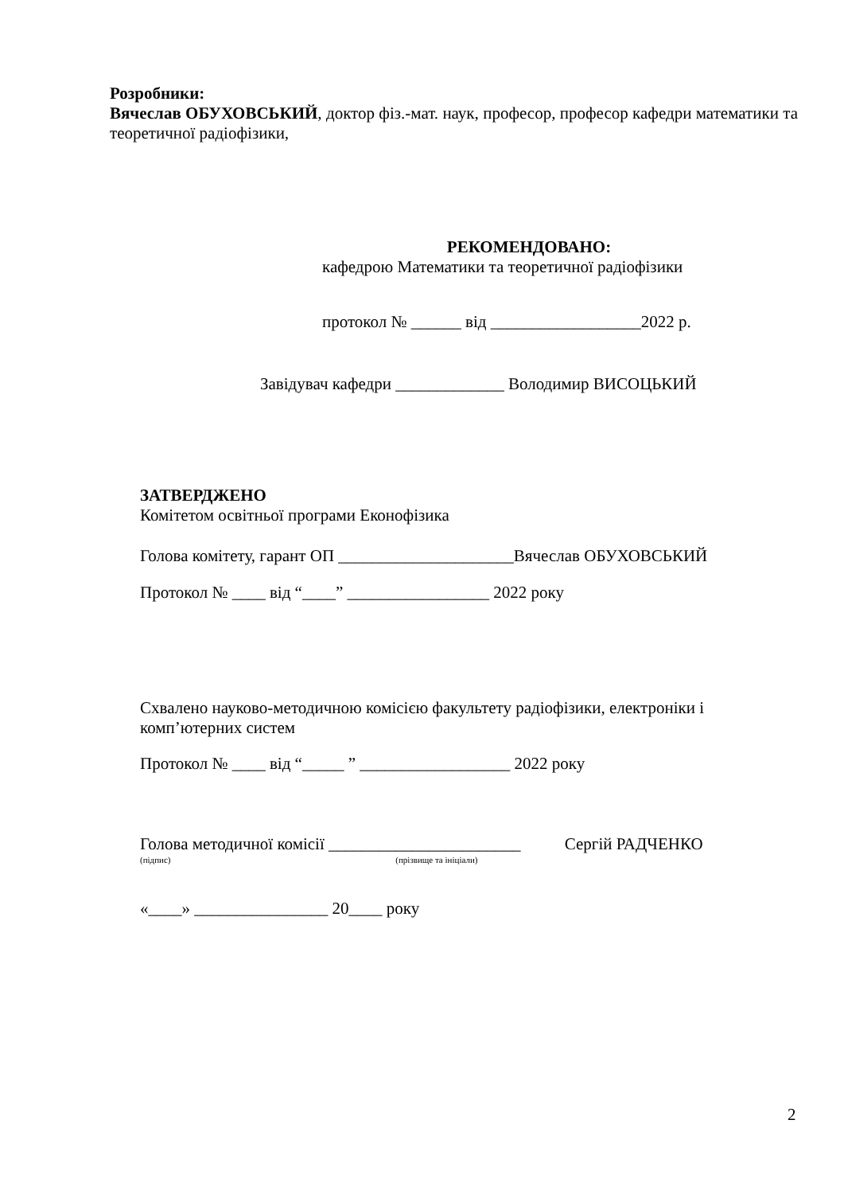Розробники:
Вячеслав ОБУХОВСЬКИЙ, доктор фіз.-мат. наук, професор, професор кафедри математики та теоретичної радіофізики,
РЕКОМЕНДОВАНО:
кафедрою Математики та теоретичної радіофізики
протокол № ______ від __________________2022 р.
Завідувач кафедри _____________ Володимир ВИСОЦЬКИЙ
ЗАТВЕРДЖЕНО
Комітетом освітньої програми Еконофізика
Голова комітету, гарант ОП _____________________Вячеслав ОБУХОВСЬКИЙ
Протокол № ____ від “____” _________________ 2022 року
Схвалено науково-методичною комісією факультету радіофізики, електроніки і комп’ютерних систем
Протокол № ____ від “_____ ” __________________ 2022 року
Голова методичної комісії _______________________ Сергій РАДЧЕНКО
(підпис) (прізвище та ініціали)
«____» ________________ 20____ року
2